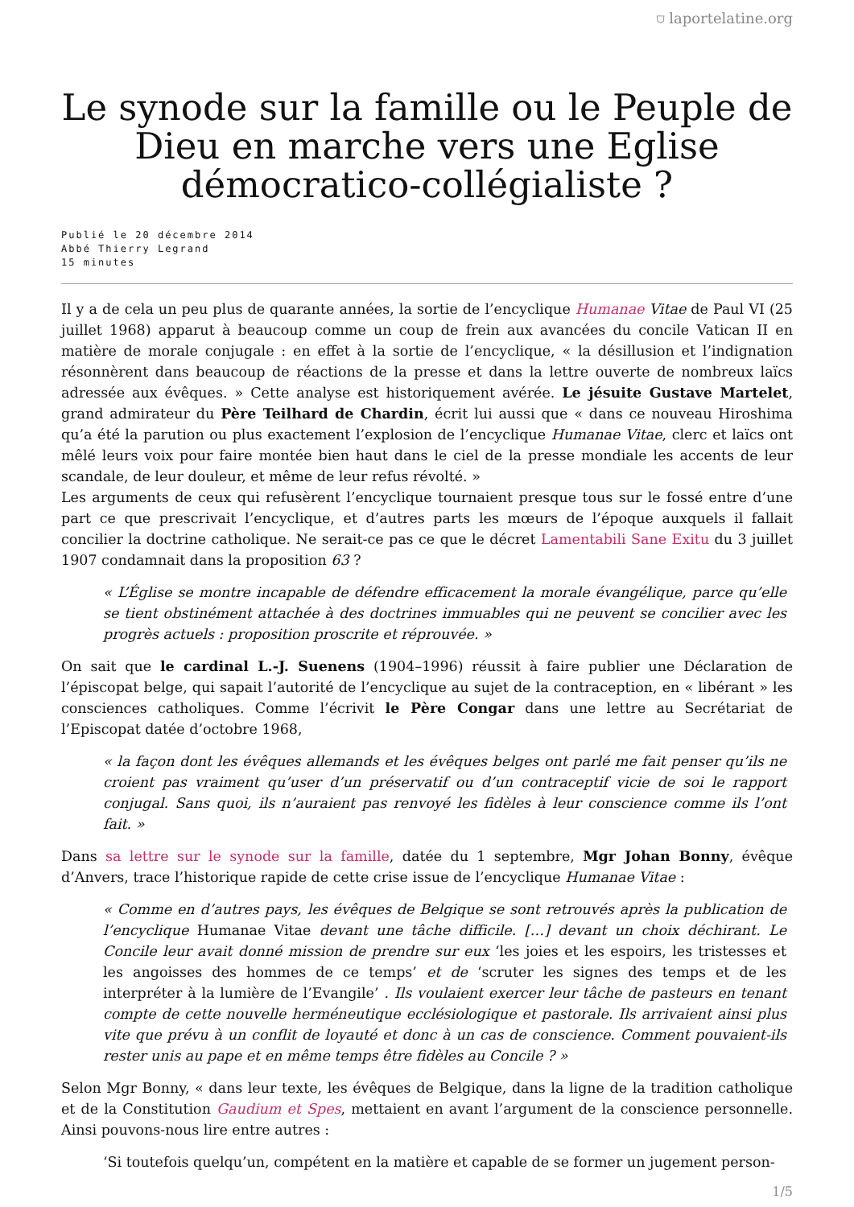⛉ laportelatine.org
Le synode sur la famille ou le Peuple de Dieu en marche vers une Eglise démocratico-collégialiste ?
Publié le 20 décembre 2014
Abbé Thierry Legrand
15 minutes
Il y a de cela un peu plus de quarante années, la sortie de l’encyclique Humanae Vitae de Paul VI (25 juillet 1968) apparut à beaucoup comme un coup de frein aux avancées du concile Vatican II en matière de morale conjugale : en effet à la sortie de l’encyclique, « la désillusion et l’indignation résonnèrent dans beaucoup de réactions de la presse et dans la lettre ouverte de nombreux laïcs adressée aux évêques. » Cette analyse est historiquement avérée. Le jésuite Gustave Martelet, grand admirateur du Père Teilhard de Chardin, écrit lui aussi que « dans ce nouveau Hiroshima qu’a été la parution ou plus exactement l’explosion de l’encyclique Humanae Vitae, clerc et laïcs ont mêlé leurs voix pour faire montée bien haut dans le ciel de la presse mondiale les accents de leur scandale, de leur douleur, et même de leur refus révolté. »
Les arguments de ceux qui refusèrent l’encyclique tournaient presque tous sur le fossé entre d’une part ce que prescrivait l’encyclique, et d’autres parts les mœurs de l’époque auxquels il fallait concilier la doctrine catholique. Ne serait-ce pas ce que le décret Lamentabili Sane Exitu du 3 juillet 1907 condamnait dans la proposition 63 ?
« L’Église se montre incapable de défendre efficacement la morale évangélique, parce qu’elle se tient obstinément attachée à des doctrines immuables qui ne peuvent se concilier avec les progrès actuels : proposition proscrite et réprouvée. »
On sait que le cardinal L.-J. Suenens (1904–1996) réussit à faire publier une Déclaration de l’épiscopat belge, qui sapait l’autorité de l’encyclique au sujet de la contraception, en « libérant » les consciences catholiques. Comme l’écrivit le Père Congar dans une lettre au Secrétariat de l’Episcopat datée d’octobre 1968,
« la façon dont les évêques allemands et les évêques belges ont parlé me fait penser qu’ils ne croient pas vraiment qu’user d’un préservatif ou d’un contraceptif vicie de soi le rapport conjugal. Sans quoi, ils n’auraient pas renvoyé les fidèles à leur conscience comme ils l’ont fait. »
Dans sa lettre sur le synode sur la famille, datée du 1 septembre, Mgr Johan Bonny, évêque d’Anvers, trace l’historique rapide de cette crise issue de l’encyclique Humanae Vitae :
« Comme en d’autres pays, les évêques de Belgique se sont retrouvés après la publication de l’encyclique Humanae Vitae devant une tâche difficile. […] devant un choix déchirant. Le Concile leur avait donné mission de prendre sur eux ‘les joies et les espoirs, les tristesses et les angoisses des hommes de ce temps’ et de ‘scruter les signes des temps et de les interpréter à la lumière de l’Evangile’ . Ils voulaient exercer leur tâche de pasteurs en tenant compte de cette nouvelle herméneutique ecclésiologique et pastorale. Ils arrivaient ainsi plus vite que prévu à un conflit de loyauté et donc à un cas de conscience. Comment pouvaient-ils rester unis au pape et en même temps être fidèles au Concile ? »
Selon Mgr Bonny, « dans leur texte, les évêques de Belgique, dans la ligne de la tradition catholique et de la Constitution Gaudium et Spes, mettaient en avant l’argument de la conscience personnelle. Ainsi pouvons-nous lire entre autres :
‘Si toutefois quelqu’un, compétent en la matière et capable de se former un jugement person-
1/5